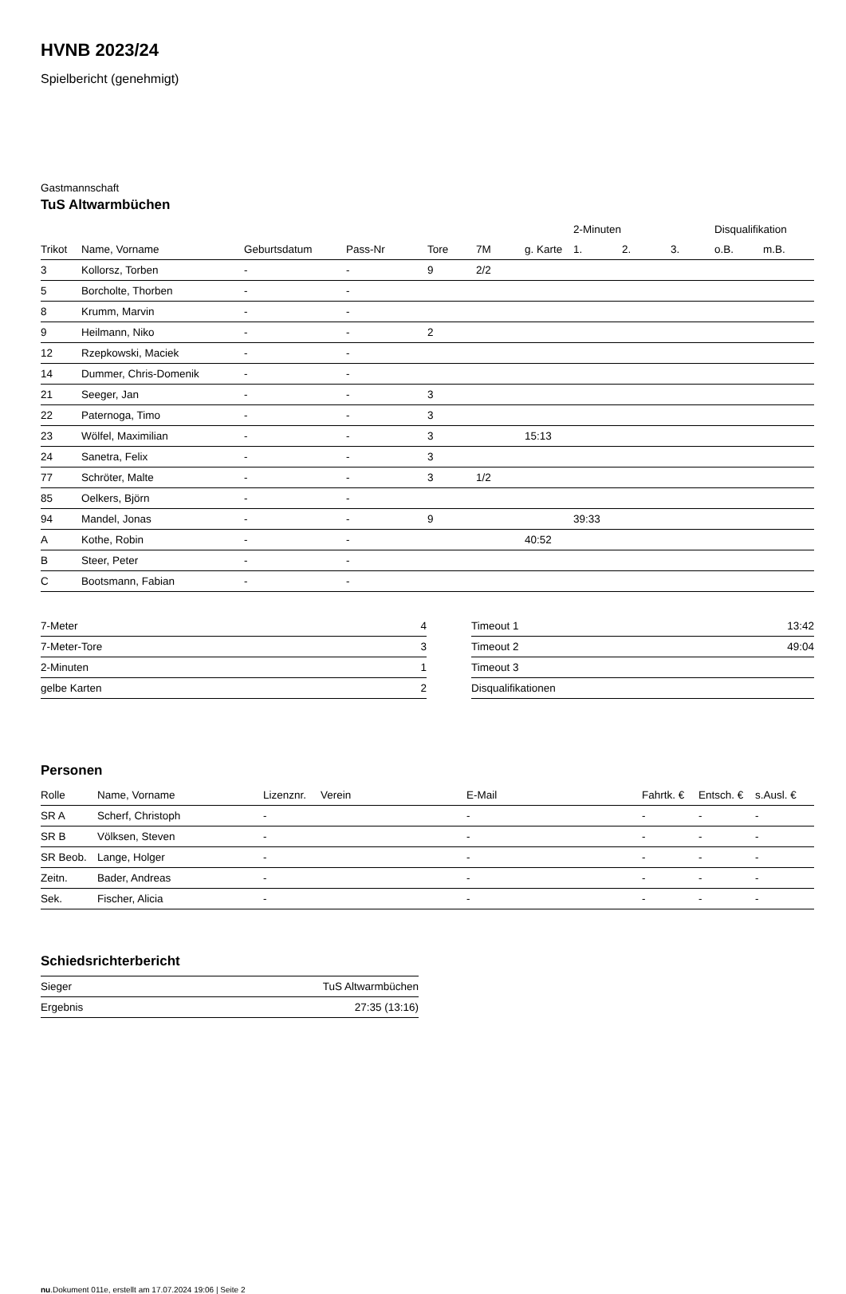HVNB 2023/24
Spielbericht (genehmigt)
Gastmannschaft
TuS Altwarmbüchen
| | | | | | | | 2-Minuten | | | Disqualifikation | |
| --- | --- | --- | --- | --- | --- | --- | --- | --- | --- | --- | --- |
| Trikot | Name, Vorname | Geburtsdatum | Pass-Nr | Tore | 7M | g. Karte | 1. | 2. | 3. | o.B. | m.B. |
| 3 | Kollorsz, Torben | - | - | 9 | 2/2 | | | | | | |
| 5 | Borcholte, Thorben | - | - | | | | | | | | |
| 8 | Krumm, Marvin | - | - | | | | | | | | |
| 9 | Heilmann, Niko | - | - | 2 | | | | | | | |
| 12 | Rzepkowski, Maciek | - | - | | | | | | | | |
| 14 | Dummer, Chris-Domenik | - | - | | | | | | | | |
| 21 | Seeger, Jan | - | - | 3 | | | | | | | |
| 22 | Paternoga, Timo | - | - | 3 | | | | | | | |
| 23 | Wölfel, Maximilian | - | - | 3 | | 15:13 | | | | | |
| 24 | Sanetra, Felix | - | - | 3 | | | | | | | |
| 77 | Schröter, Malte | - | - | 3 | 1/2 | | | | | | |
| 85 | Oelkers, Björn | - | - | | | | | | | | |
| 94 | Mandel, Jonas | - | - | 9 | | | 39:33 | | | | |
| A | Kothe, Robin | - | - | | | 40:52 | | | | | |
| B | Steer, Peter | - | - | | | | | | | | |
| C | Bootsmann, Fabian | - | - | | | | | | | | |
| 7-Meter | 4 |
| 7-Meter-Tore | 3 |
| 2-Minuten | 1 |
| gelbe Karten | 2 |
| Timeout 1 | 13:42 |
| Timeout 2 | 49:04 |
| Timeout 3 | |
| Disqualifikationen | |
Personen
| Rolle | Name, Vorname | Lizenznr. | Verein | E-Mail | Fahrtk. € | Entsch. € | s.Ausl. € |
| --- | --- | --- | --- | --- | --- | --- | --- |
| SR A | Scherf, Christoph | - | | - | - | - | - |
| SR B | Völksen, Steven | - | | - | - | - | - |
| SR Beob. | Lange, Holger | - | | - | - | - | - |
| Zeitn. | Bader, Andreas | - | | - | - | - | - |
| Sek. | Fischer, Alicia | - | | - | - | - | - |
Schiedsrichterbericht
| Sieger | TuS Altwarmbüchen |
| Ergebnis | 27:35 (13:16) |
nu.Dokument 011e, erstellt am 17.07.2024 19:06 | Seite 2